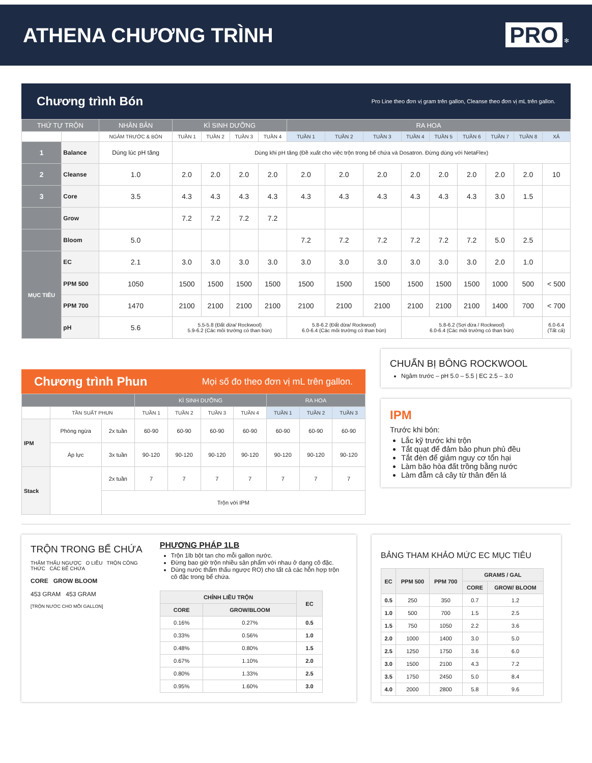ATHENA CHƯƠNG TRÌNH PRO ✻
Chương trình Bón
Pro Line theo đơn vị gram trên gallon, Cleanse theo đơn vị mL trên gallon.
| THỨ TỰ TRỘN | | NHÂN BẢN | KÌ SINH DƯỠNG | | | | RA HOA | | | | | | | | |
| --- | --- | --- | --- | --- | --- | --- | --- | --- | --- | --- | --- | --- | --- | --- | --- |
| | | NGÂM TRƯỚC & BÓN | TUẦN 1 | TUẦN 2 | TUẦN 3 | TUẦN 4 | TUẦN 1 | TUẦN 2 | TUẦN 3 | TUẦN 4 | TUẦN 5 | TUẦN 6 | TUẦN 7 | TUẦN 8 | XẢ |
| 1 | Balance | Dùng lúc pH tăng | Dùng khi pH tăng (Đề xuất cho việc trộn trong bể chứa và Dosatron. Đừng dùng với NetaFlex) | | | | | | | | | | | | |
| 2 | Cleanse | 1.0 | 2.0 | 2.0 | 2.0 | 2.0 | 2.0 | 2.0 | 2.0 | 2.0 | 2.0 | 2.0 | 2.0 | 2.0 | 10 |
| 3 | Core | 3.5 | 4.3 | 4.3 | 4.3 | 4.3 | 4.3 | 4.3 | 4.3 | 4.3 | 4.3 | 4.3 | 3.0 | 1.5 | |
| | Grow | | 7.2 | 7.2 | 7.2 | 7.2 | | | | | | | | | |
| | Bloom | 5.0 | | | | | 7.2 | 7.2 | 7.2 | 7.2 | 7.2 | 7.2 | 5.0 | 2.5 | |
| MỤC TIÊU | EC | 2.1 | 3.0 | 3.0 | 3.0 | 3.0 | 3.0 | 3.0 | 3.0 | 3.0 | 3.0 | 3.0 | 2.0 | 1.0 | |
| | PPM 500 | 1050 | 1500 | 1500 | 1500 | 1500 | 1500 | 1500 | 1500 | 1500 | 1500 | 1500 | 1000 | 500 | < 500 |
| | PPM 700 | 1470 | 2100 | 2100 | 2100 | 2100 | 2100 | 2100 | 2100 | 2100 | 2100 | 2100 | 1400 | 700 | < 700 |
| | pH | 5.6 | 5.5-5.8 (Đất dừa/ Rockwool) 5.9-6.2 (Các môi trường có than bùn) | | | | 5.8-6.2 (Đất dừa/ Rockwool) 6.0-6.4 (Các môi trường có than bùn) | | | 5.8-6.2 (Sợi dừa / Rockwool) 6.0-6.4 (Các môi trường có than bùn) | | | | | 6.0-6.4 (Tất cả) |
Chương trình Phun Mọi số đo theo đơn vị mL trên gallon.
| | | | KÌ SINH DƯỠNG | | | | RA HOA | | |
| --- | --- | --- | --- | --- | --- | --- | --- | --- | --- |
| | TẦN SUẤT PHUN | | TUẦN 1 | TUẦN 2 | TUẦN 3 | TUẦN 4 | TUẦN 1 | TUẦN 2 | TUẦN 3 |
| IPM | Phòng ngừa | 2x tuần | 60-90 | 60-90 | 60-90 | 60-90 | 60-90 | 60-90 | 60-90 |
| | Áp lực | 3x tuần | 90-120 | 90-120 | 90-120 | 90-120 | 90-120 | 90-120 | 90-120 |
| Stack | | 2x tuần | 7 | 7 | 7 | 7 | 7 | 7 | 7 |
| | | Trộn với IPM | | | | | | | |
CHUẨN BỊ BÔNG ROCKWOOL
Ngâm trước – pH 5.0 – 5.5 | EC 2.5 – 3.0
IPM
Trước khi bón:
Lắc kỹ trước khi trộn
Tắt quạt để đảm bảo phun phủ đều
Tắt đèn để giảm nguy cơ tổn hại
Làm bão hòa đất trồng bằng nước
Làm đẫm cả cây từ thân đến lá
TRỘN TRONG BỂ CHỨA
THẨM THẤU NGƯỢC O LIỀU TRỘN CÔNG THỨC CÁC BỂ CHỨA
CORE GROW BLOOM
453 GRAM 453 GRAM
[TRỘN NƯỚC CHO MỖI GALLON]
PHƯƠNG PHÁP 1LB
Trộn 1lb bột tan cho mỗi gallon nước.
Đừng bao giờ trộn nhiều sản phẩm với nhau ở dạng cô đặc.
Dùng nước thẩm thấu ngược RO) cho tất cả các hỗn hợp trộn cô đặc trong bể chứa.
| CHỈNH LIỀU TRỘN | | EC |
| --- | --- | --- |
| CORE | GROW/BLOOM | |
| 0.16% | 0.27% | 0.5 |
| 0.33% | 0.56% | 1.0 |
| 0.48% | 0.80% | 1.5 |
| 0.67% | 1.10% | 2.0 |
| 0.80% | 1.33% | 2.5 |
| 0.95% | 1.60% | 3.0 |
BẢNG THAM KHẢO MỨC EC MỤC TIÊU
| EC | PPM 500 | PPM 700 | GRAMS / GAL | |
| --- | --- | --- | --- | --- |
| | | | CORE | GROW/ BLOOM |
| 0.5 | 250 | 350 | 0.7 | 1.2 |
| 1.0 | 500 | 700 | 1.5 | 2.5 |
| 1.5 | 750 | 1050 | 2.2 | 3.6 |
| 2.0 | 1000 | 1400 | 3.0 | 5.0 |
| 2.5 | 1250 | 1750 | 3.6 | 6.0 |
| 3.0 | 1500 | 2100 | 4.3 | 7.2 |
| 3.5 | 1750 | 2450 | 5.0 | 8.4 |
| 4.0 | 2000 | 2800 | 5.8 | 9.6 |